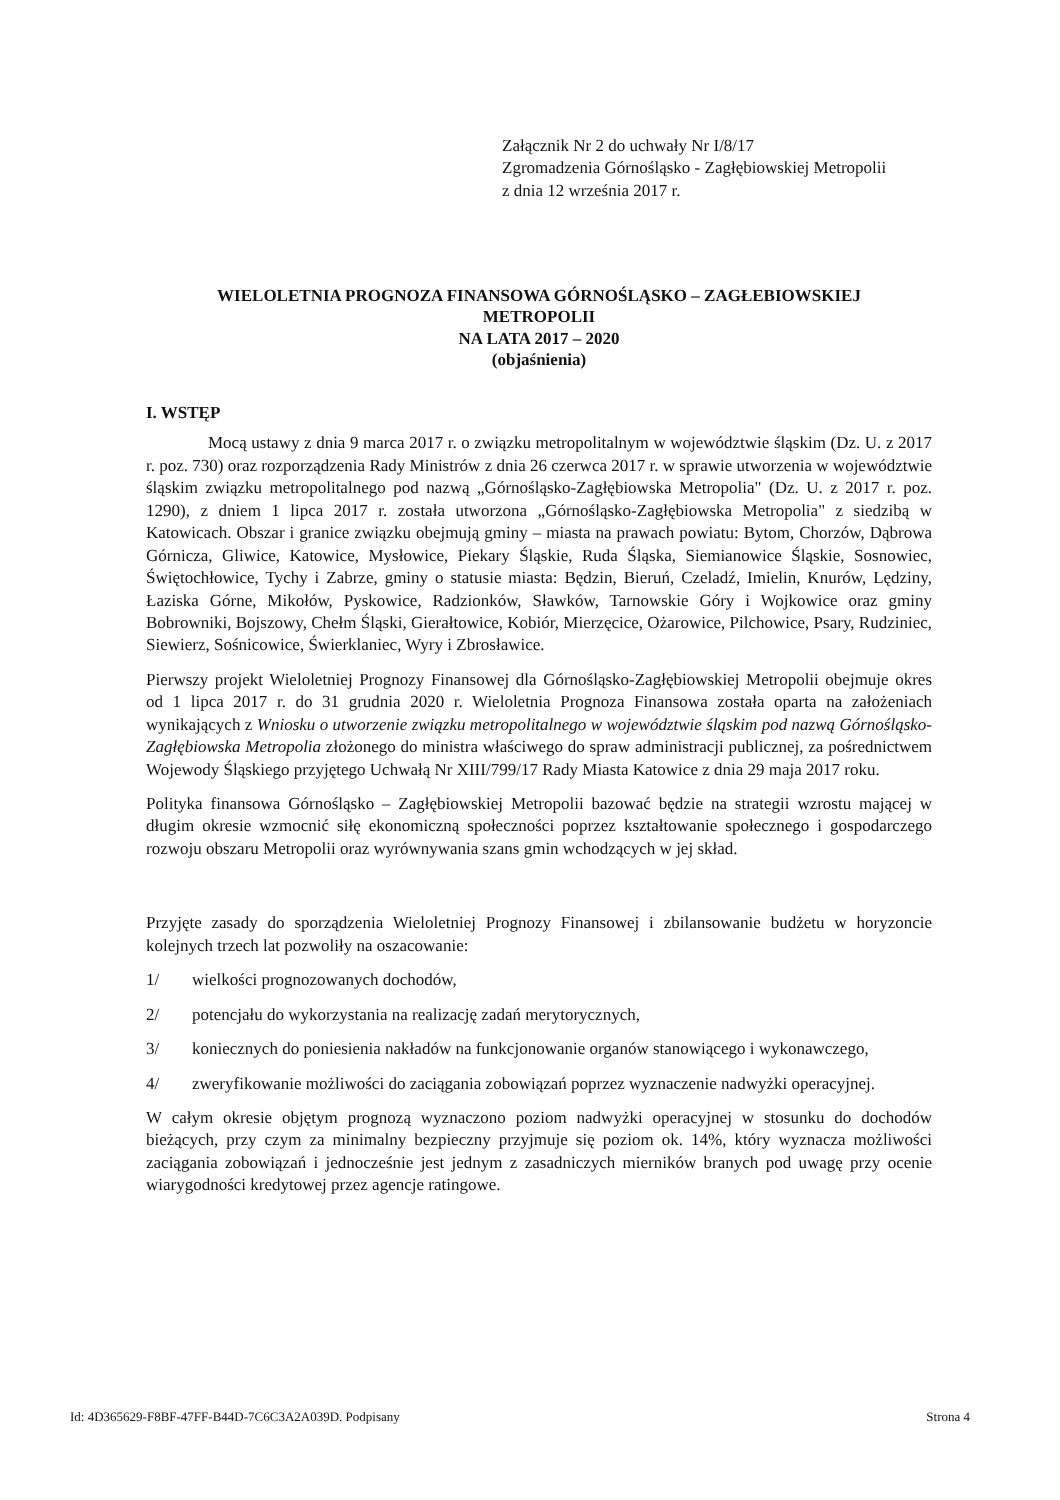Załącznik Nr 2 do uchwały Nr I/8/17
Zgromadzenia Górnośląsko - Zagłębiowskiej Metropolii
z dnia 12 września 2017 r.
WIELOLETNIA PROGNOZA FINANSOWA GÓRNOŚLĄSKO – ZAGŁEBIOWSKIEJ
METROPOLII
NA LATA 2017 – 2020
(objaśnienia)
I. WSTĘP
Mocą ustawy z dnia 9 marca 2017 r. o związku metropolitalnym w województwie śląskim (Dz. U. z 2017 r. poz. 730) oraz rozporządzenia Rady Ministrów z dnia 26 czerwca 2017 r. w sprawie utworzenia w województwie śląskim związku metropolitalnego pod nazwą „Górnośląsko-Zagłębiowska Metropolia" (Dz. U. z 2017 r. poz. 1290), z dniem 1 lipca 2017 r. została utworzona „Górnośląsko-Zagłębiowska Metropolia" z siedzibą w Katowicach. Obszar i granice związku obejmują gminy – miasta na prawach powiatu: Bytom, Chorzów, Dąbrowa Górnicza, Gliwice, Katowice, Mysłowice, Piekary Śląskie, Ruda Śląska, Siemianowice Śląskie, Sosnowiec, Świętochłowice, Tychy i Zabrze, gminy o statusie miasta: Będzin, Bieruń, Czeladź, Imielin, Knurów, Lędziny, Łaziska Górne, Mikołów, Pyskowice, Radzionków, Sławków, Tarnowskie Góry i Wojkowice oraz gminy Bobrowniki, Bojszowy, Chełm Śląski, Gierałtowice, Kobiór, Mierzęcice, Ożarowice, Pilchowice, Psary, Rudziniec, Siewierz, Sośnicowice, Świerklaniec, Wyry i Zbrosławice.
Pierwszy projekt Wieloletniej Prognozy Finansowej dla Górnośląsko-Zagłębiowskiej Metropolii obejmuje okres od 1 lipca 2017 r. do 31 grudnia 2020 r. Wieloletnia Prognoza Finansowa została oparta na założeniach wynikających z Wniosku o utworzenie związku metropolitalnego w województwie śląskim pod nazwą Górnośląsko-Zagłębiowska Metropolia złożonego do ministra właściwego do spraw administracji publicznej, za pośrednictwem Wojewody Śląskiego przyjętego Uchwałą Nr XIII/799/17 Rady Miasta Katowice z dnia 29 maja 2017 roku.
Polityka finansowa Górnośląsko – Zagłębiowskiej Metropolii bazować będzie na strategii wzrostu mającej w długim okresie wzmocnić siłę ekonomiczną społeczności poprzez kształtowanie społecznego i gospodarczego rozwoju obszaru Metropolii oraz wyrównywania szans gmin wchodzących w jej skład.
Przyjęte zasady do sporządzenia Wieloletniej Prognozy Finansowej i zbilansowanie budżetu w horyzoncie kolejnych trzech lat pozwoliły na oszacowanie:
1/ wielkości prognozowanych dochodów,
2/ potencjału do wykorzystania na realizację zadań merytorycznych,
3/ koniecznych do poniesienia nakładów na funkcjonowanie organów stanowiącego i wykonawczego,
4/ zweryfikowanie możliwości do zaciągania zobowiązań poprzez wyznaczenie nadwyżki operacyjnej.
W całym okresie objętym prognozą wyznaczono poziom nadwyżki operacyjnej w stosunku do dochodów bieżących, przy czym za minimalny bezpieczny przyjmuje się poziom ok. 14%, który wyznacza możliwości zaciągania zobowiązań i jednocześnie jest jednym z zasadniczych mierników branych pod uwagę przy ocenie wiarygodności kredytowej przez agencje ratingowe.
Id: 4D365629-F8BF-47FF-B44D-7C6C3A2A039D. Podpisany Strona 4